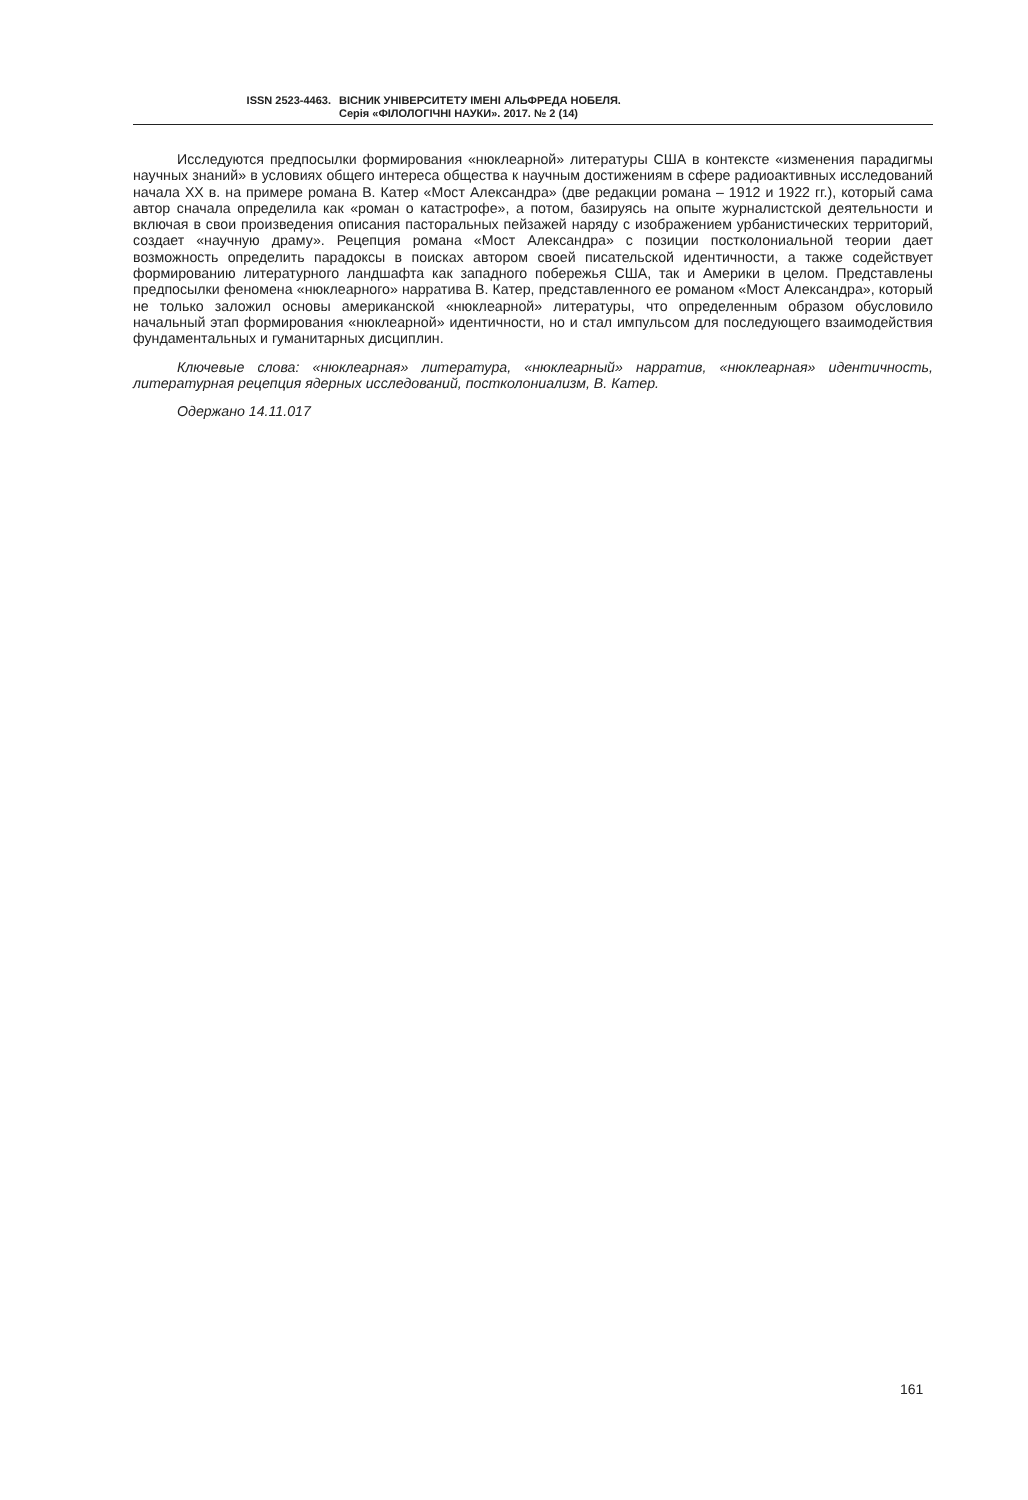ISSN 2523-4463. ВІСНИК УНІВЕРСИТЕТУ ІМЕНІ АЛЬФРЕДА НОБЕЛЯ.
Серія «ФІЛОЛОГІЧНІ НАУКИ». 2017. № 2 (14)
Исследуются предпосылки формирования «нюклеарной» литературы США в контексте «изменения парадигмы научных знаний» в условиях общего интереса общества к научным достижениям в сфере радиоактивных исследований начала ХХ в. на примере романа В. Катер «Мост Александра» (две редакции романа – 1912 и 1922 гг.), который сама автор сначала определила как «роман о катастрофе», а потом, базируясь на опыте журналистской деятельности и включая в свои произведения описания пасторальных пейзажей наряду с изображением урбанистических территорий, создает «научную драму». Рецепция романа «Мост Александра» с позиции постколониальной теории дает возможность определить парадоксы в поисках автором своей писательской идентичности, а также содействует формированию литературного ландшафта как западного побережья США, так и Америки в целом. Представлены предпосылки феномена «нюклеарного» нарратива В. Катер, представленного ее романом «Мост Александра», который не только заложил основы американской «нюклеарной» литературы, что определенным образом обусловило начальный этап формирования «нюклеарной» идентичности, но и стал импульсом для последующего взаимодействия фундаментальных и гуманитарных дисциплин.
Ключевые слова: «нюклеарная» литература, «нюклеарный» нарратив, «нюклеарная» идентичность, литературная рецепция ядерных исследований, постколониализм, В. Катер.
Одержано 14.11.017
161